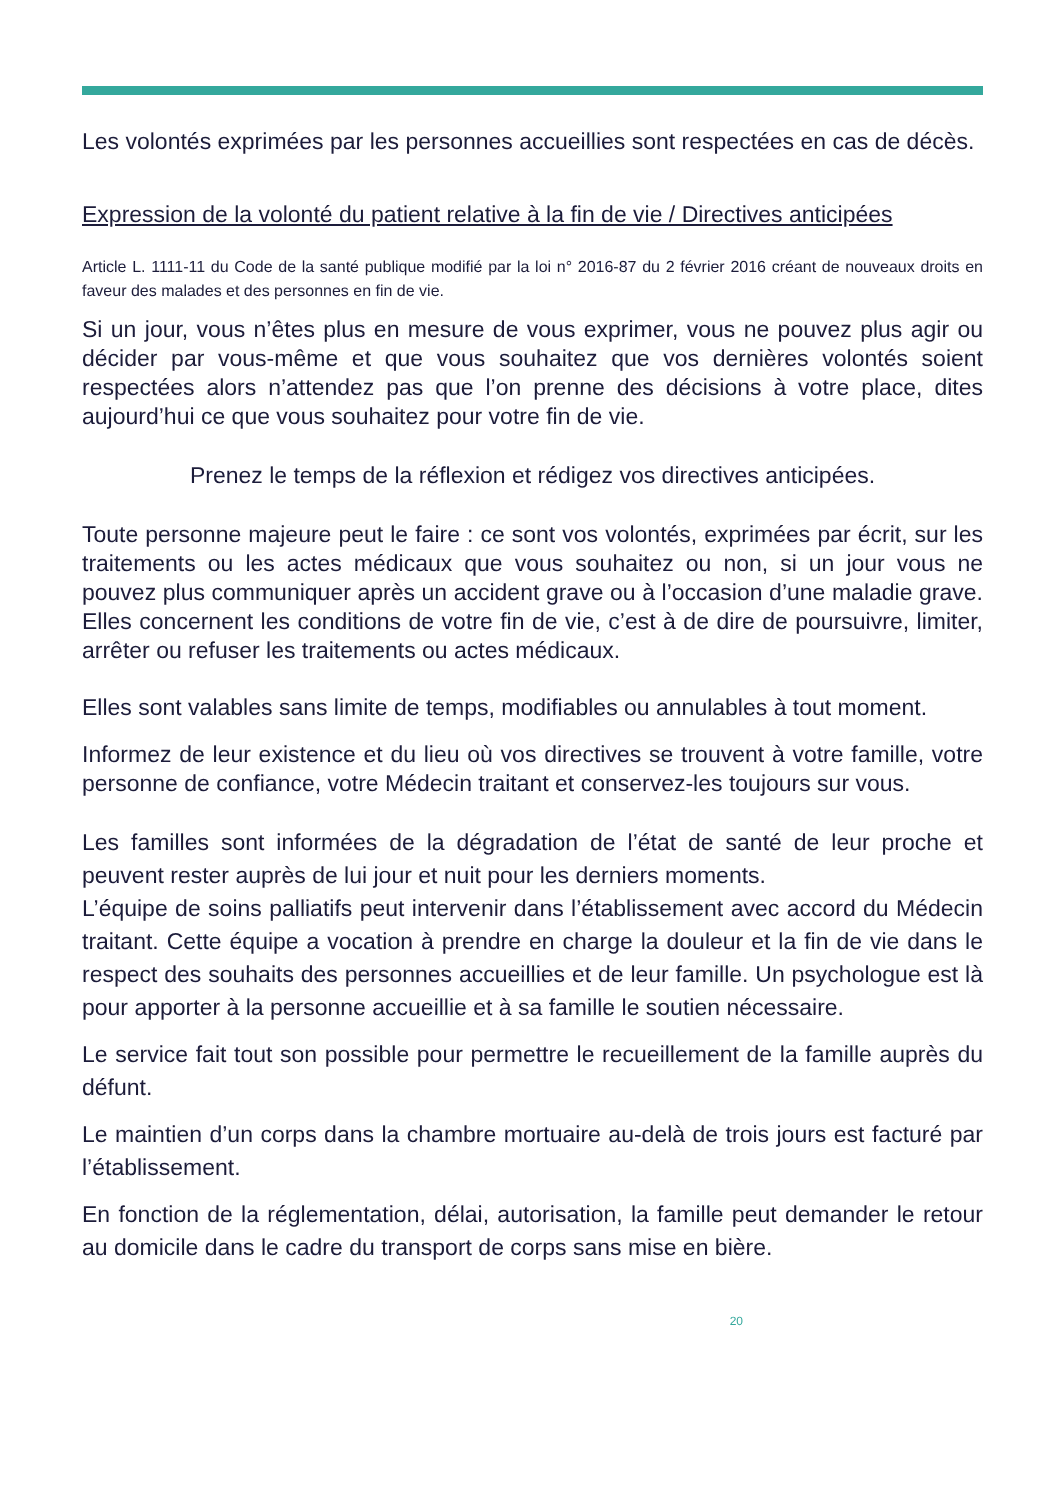Les volontés exprimées par les personnes accueillies sont respectées en cas de décès.
Expression de la volonté du patient relative à la fin de vie / Directives anticipées
Article L. 1111-11 du Code de la santé publique modifié par la loi n° 2016-87 du 2 février 2016 créant de nouveaux droits en faveur des malades et des personnes en fin de vie.
Si un jour, vous n’êtes plus en mesure de vous exprimer, vous ne pouvez plus agir ou décider par vous-même et que vous souhaitez que vos dernières volontés soient respectées alors n’attendez pas que l’on prenne des décisions à votre place, dites aujourd’hui ce que vous souhaitez pour votre fin de vie.
Prenez le temps de la réflexion et rédigez vos directives anticipées.
Toute personne majeure peut le faire : ce sont vos volontés, exprimées par écrit, sur les traitements ou les actes médicaux que vous souhaitez ou non, si un jour vous ne pouvez plus communiquer après un accident grave ou à l’occasion d’une maladie grave. Elles concernent les conditions de votre fin de vie, c’est à de dire de poursuivre, limiter, arrêter ou refuser les traitements ou actes médicaux.
Elles sont valables sans limite de temps, modifiables ou annulables à tout moment.
Informez de leur existence et du lieu où vos directives se trouvent à votre famille, votre personne de confiance, votre Médecin traitant et conservez-les toujours sur vous.
Les familles sont informées de la dégradation de l’état de santé de leur proche et peuvent rester auprès de lui jour et nuit pour les derniers moments.
L’équipe de soins palliatifs peut intervenir dans l’établissement avec accord du Médecin traitant. Cette équipe a vocation à prendre en charge la douleur et la fin de vie dans le respect des souhaits des personnes accueillies et de leur famille. Un psychologue est là pour apporter à la personne accueillie et à sa famille le soutien nécessaire.
Le service fait tout son possible pour permettre le recueillement de la famille auprès du défunt.
Le maintien d’un corps dans la chambre mortuaire au-delà de trois jours est facturé par l’établissement.
En fonction de la réglementation, délai, autorisation, la famille peut demander le retour au domicile dans le cadre du transport de corps sans mise en bière.
20